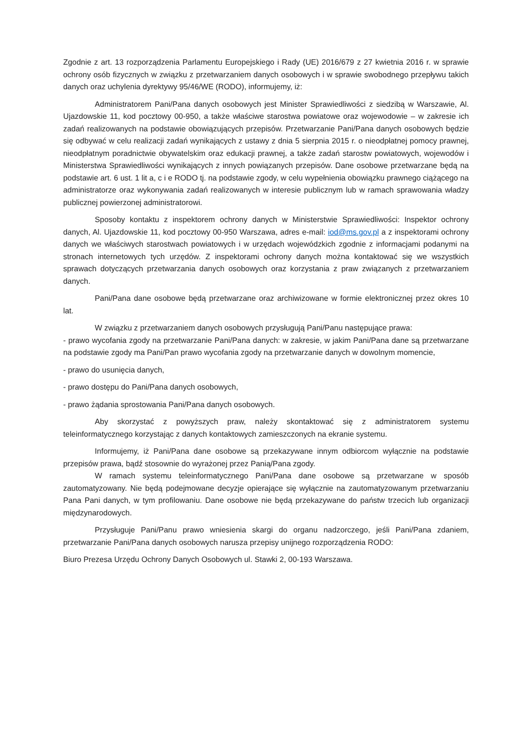Zgodnie z art. 13 rozporządzenia Parlamentu Europejskiego i Rady (UE) 2016/679 z 27 kwietnia 2016 r. w sprawie ochrony osób fizycznych w związku z przetwarzaniem danych osobowych i w sprawie swobodnego przepływu takich danych oraz uchylenia dyrektywy 95/46/WE (RODO), informujemy, iż:
Administratorem Pani/Pana danych osobowych jest Minister Sprawiedliwości z siedzibą w Warszawie, Al. Ujazdowskie 11, kod pocztowy 00-950, a także właściwe starostwa powiatowe oraz wojewodowie – w zakresie ich zadań realizowanych na podstawie obowiązujących przepisów. Przetwarzanie Pani/Pana danych osobowych będzie się odbywać w celu realizacji zadań wynikających z ustawy z dnia 5 sierpnia 2015 r. o nieodpłatnej pomocy prawnej, nieodpłatnym poradnictwie obywatelskim oraz edukacji prawnej, a także zadań starostw powiatowych, wojewodów i Ministerstwa Sprawiedliwości wynikających z innych powiązanych przepisów. Dane osobowe przetwarzane będą na podstawie art. 6 ust. 1 lit a, c i e RODO tj. na podstawie zgody, w celu wypełnienia obowiązku prawnego ciążącego na administratorze oraz wykonywania zadań realizowanych w interesie publicznym lub w ramach sprawowania władzy publicznej powierzonej administratorowi.
Sposoby kontaktu z inspektorem ochrony danych w Ministerstwie Sprawiedliwości: Inspektor ochrony danych, Al. Ujazdowskie 11, kod pocztowy 00-950 Warszawa, adres e-mail: iod@ms.gov.pl a z inspektorami ochrony danych we właściwych starostwach powiatowych i w urzędach wojewódzkich zgodnie z informacjami podanymi na stronach internetowych tych urzędów. Z inspektorami ochrony danych można kontaktować się we wszystkich sprawach dotyczących przetwarzania danych osobowych oraz korzystania z praw związanych z przetwarzaniem danych.
Pani/Pana dane osobowe będą przetwarzane oraz archiwizowane w formie elektronicznej przez okres 10 lat.
W związku z przetwarzaniem danych osobowych przysługują Pani/Panu następujące prawa:
- prawo wycofania zgody na przetwarzanie Pani/Pana danych: w zakresie, w jakim Pani/Pana dane są przetwarzane na podstawie zgody ma Pani/Pan prawo wycofania zgody na przetwarzanie danych w dowolnym momencie,
- prawo do usunięcia danych,
- prawo dostępu do Pani/Pana danych osobowych,
- prawo żądania sprostowania Pani/Pana danych osobowych.
Aby skorzystać z powyższych praw, należy skontaktować się z administratorem systemu teleinformatycznego korzystając z danych kontaktowych zamieszczonych na ekranie systemu.
Informujemy, iż Pani/Pana dane osobowe są przekazywane innym odbiorcom wyłącznie na podstawie przepisów prawa, bądź stosownie do wyrażonej przez Panią/Pana zgody.
W ramach systemu teleinformatycznego Pani/Pana dane osobowe są przetwarzane w sposób zautomatyzowany. Nie będą podejmowane decyzje opierające się wyłącznie na zautomatyzowanym przetwarzaniu Pana Pani danych, w tym profilowaniu. Dane osobowe nie będą przekazywane do państw trzecich lub organizacji międzynarodowych.
Przysługuje Pani/Panu prawo wniesienia skargi do organu nadzorczego, jeśli Pani/Pana zdaniem, przetwarzanie Pani/Pana danych osobowych narusza przepisy unijnego rozporządzenia RODO:
Biuro Prezesa Urzędu Ochrony Danych Osobowych ul. Stawki 2, 00-193 Warszawa.